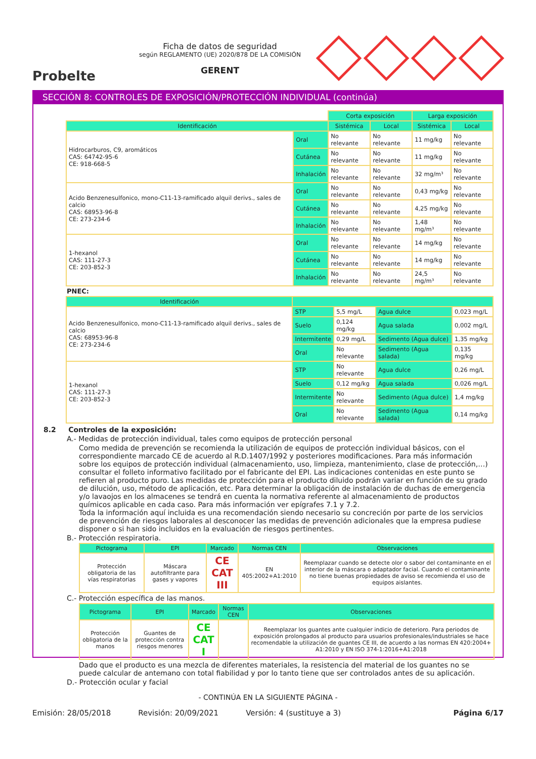Probelte
Ficha de datos de seguridad
según REGLAMENTO (UE) 2020/878 DE LA COMISIÓN
GERENT
SECCIÓN 8: CONTROLES DE EXPOSICIÓN/PROTECCIÓN INDIVIDUAL (continúa)
| | | Corta exposición | | Larga exposición | |
| Identificación | | Sistémica | Local | Sistémica | Local |
| Hidrocarburos, C9, aromáticos CAS: 64742-95-6 CE: 918-668-5 | Oral | No relevante | No relevante | 11 mg/kg | No relevante |
| | Cutánea | No relevante | No relevante | 11 mg/kg | No relevante |
| | Inhalación | No relevante | No relevante | 32 mg/m³ | No relevante |
| Acido Benzenesulfonico, mono-C11-13-ramificado alquil derivs., sales de calcio CAS: 68953-96-8 CE: 273-234-6 | Oral | No relevante | No relevante | 0,43 mg/kg | No relevante |
| | Cutánea | No relevante | No relevante | 4,25 mg/kg | No relevante |
| | Inhalación | No relevante | No relevante | 1,48 mg/m³ | No relevante |
| 1-hexanol CAS: 111-27-3 CE: 203-852-3 | Oral | No relevante | No relevante | 14 mg/kg | No relevante |
| | Cutánea | No relevante | No relevante | 14 mg/kg | No relevante |
| | Inhalación | No relevante | No relevante | 24,5 mg/m³ | No relevante |
PNEC:
| Identificación | | | | |
| --- | --- | --- | --- | --- |
| Acido Benzenesulfonico, mono-C11-13-ramificado alquil derivs., sales de calcio CAS: 68953-96-8 CE: 273-234-6 | STP | 5,5 mg/L | Agua dulce | 0,023 mg/L |
| | Suelo | 0,124 mg/kg | Agua salada | 0,002 mg/L |
| | Intermitente | 0,29 mg/L | Sedimento (Agua dulce) | 1,35 mg/kg |
| | Oral | No relevante | Sedimento (Agua salada) | 0,135 mg/kg |
| 1-hexanol CAS: 111-27-3 CE: 203-852-3 | STP | No relevante | Agua dulce | 0,26 mg/L |
| | Suelo | 0,12 mg/kg | Agua salada | 0,026 mg/L |
| | Intermitente | No relevante | Sedimento (Agua dulce) | 1,4 mg/kg |
| | Oral | No relevante | Sedimento (Agua salada) | 0,14 mg/kg |
8.2 Controles de la exposición:
A.- Medidas de protección individual, tales como equipos de protección personal
Como medida de prevención se recomienda la utilización de equipos de protección individual básicos, con el correspondiente marcado CE de acuerdo al R.D.1407/1992 y posteriores modificaciones. Para más información sobre los equipos de protección individual (almacenamiento, uso, limpieza, mantenimiento, clase de protección,…) consultar el folleto informativo facilitado por el fabricante del EPI. Las indicaciones contenidas en este punto se refieren al producto puro. Las medidas de protección para el producto diluido podrán variar en función de su grado de dilución, uso, método de aplicación, etc. Para determinar la obligación de instalación de duchas de emergencia y/o lavaojos en los almacenes se tendrá en cuenta la normativa referente al almacenamiento de productos químicos aplicable en cada caso. Para más información ver epígrafes 7.1 y 7.2.
Toda la información aquí incluida es una recomendación siendo necesario su concreción por parte de los servicios de prevención de riesgos laborales al desconocer las medidas de prevención adicionales que la empresa pudiese disponer o si han sido incluidos en la evaluación de riesgos pertinentes.
B.- Protección respiratoria.
| Pictograma | EPI | Marcado | Normas CEN | Observaciones |
| --- | --- | --- | --- | --- |
| Protección obligatoria de las vías respiratorias | Máscara autofiltrante para gases y vapores | CE CAT III | EN 405:2002+A1:2010 | Reemplazar cuando se detecte olor o sabor del contaminante en el interior de la máscara o adaptador facial. Cuando el contaminante no tiene buenas propiedades de aviso se recomienda el uso de equipos aislantes. |
C.- Protección específica de las manos.
| Pictograma | EPI | Marcado | Normas CEN | Observaciones |
| --- | --- | --- | --- | --- |
| Protección obligatoria de la manos | Guantes de protección contra riesgos menores | CE CAT I | | Reemplazar los guantes ante cualquier indicio de deterioro. Para periodos de exposición prolongados al producto para usuarios profesionales/industriales se hace recomendable la utilización de guantes CE III, de acuerdo a las normas EN 420:2004+ A1:2010 y EN ISO 374-1:2016+A1:2018 |
Dado que el producto es una mezcla de diferentes materiales, la resistencia del material de los guantes no se puede calcular de antemano con total fiabilidad y por lo tanto tiene que ser controlados antes de su aplicación.
D.- Protección ocular y facial
- CONTINÚA EN LA SIGUIENTE PÁGINA -
Emisión: 28/05/2018 Revisión: 20/09/2021 Versión: 4 (sustituye a 3) Página 6/17